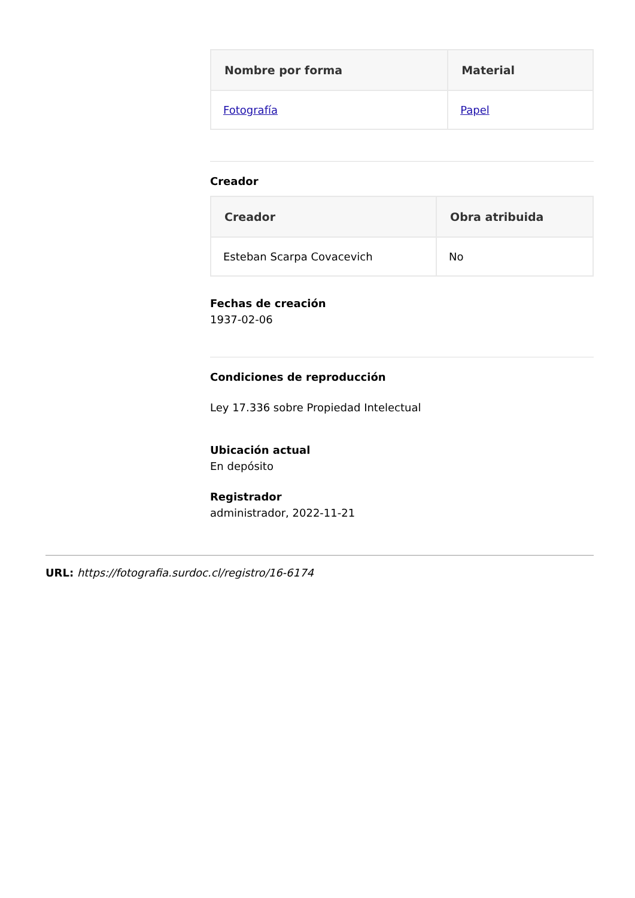| Nombre por forma | Material |
| --- | --- |
| Fotografía | Papel |
Creador
| Creador | Obra atribuida |
| --- | --- |
| Esteban Scarpa Covacevich | No |
Fechas de creación
1937-02-06
Condiciones de reproducción
Ley 17.336 sobre Propiedad Intelectual
Ubicación actual
En depósito
Registrador
administrador, 2022-11-21
URL: https://fotografia.surdoc.cl/registro/16-6174